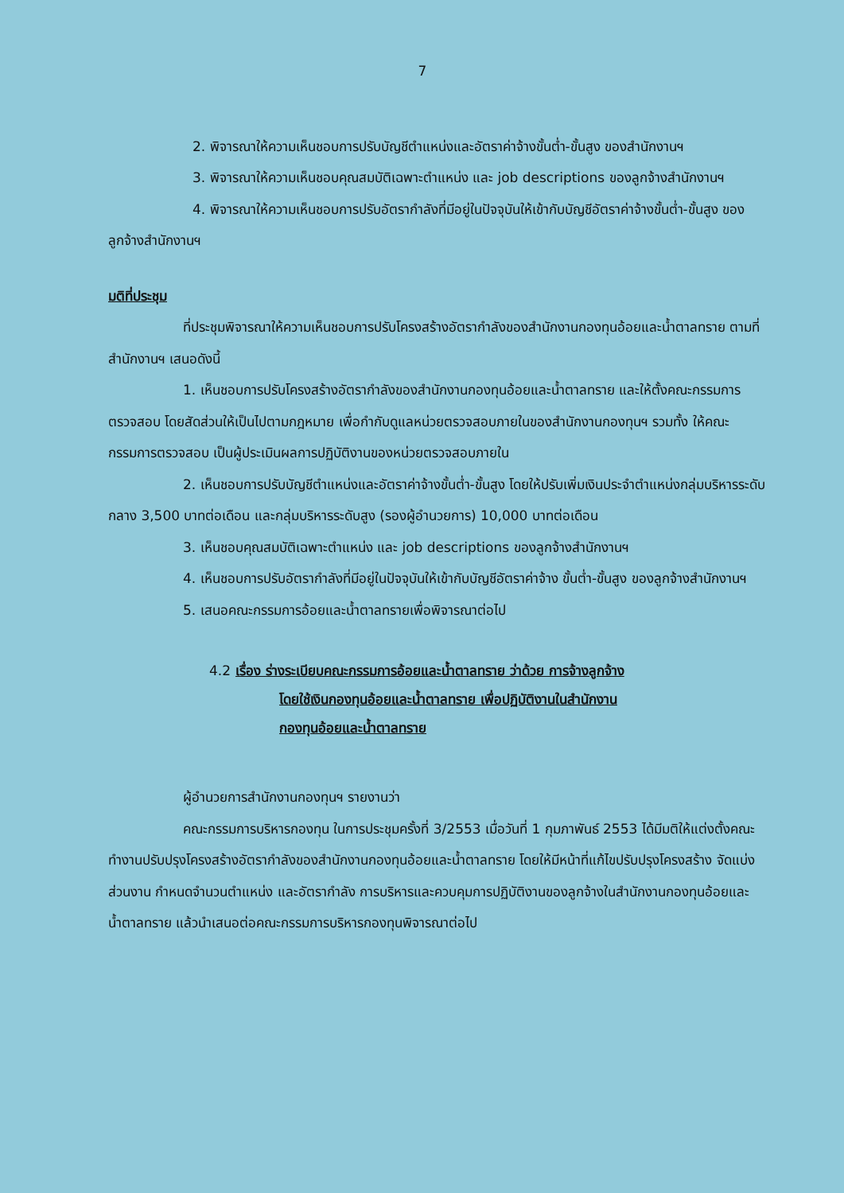7
2. พิจารณาให้ความเห็นชอบการปรับบัญชีตำแหน่งและอัตราค่าจ้างขั้นต่ำ-ขั้นสูง ของสำนักงานฯ
3. พิจารณาให้ความเห็นชอบคุณสมบัติเฉพาะตำแหน่ง และ job descriptions ของลูกจ้างสำนักงานฯ
4. พิจารณาให้ความเห็นชอบการปรับอัตรากำลังที่มีอยู่ในปัจจุบันให้เข้ากับบัญชีอัตราค่าจ้างขั้นต่ำ-ขั้นสูง ของลูกจ้างสำนักงานฯ
มติที่ประชุม
ที่ประชุมพิจารณาให้ความเห็นชอบการปรับโครงสร้างอัตรากำลังของสำนักงานกองทุนอ้อยและน้ำตาลทราย ตามที่สำนักงานฯ เสนอดังนี้
1. เห็นชอบการปรับโครงสร้างอัตรากำลังของสำนักงานกองทุนอ้อยและน้ำตาลทราย และให้ตั้งคณะกรรมการตรวจสอบ โดยสัดส่วนให้เป็นไปตามกฎหมาย เพื่อกำกับดูแลหน่วยตรวจสอบภายในของสำนักงานกองทุนฯ รวมทั้ง ให้คณะกรรมการตรวจสอบ เป็นผู้ประเมินผลการปฏิบัติงานของหน่วยตรวจสอบภายใน
2. เห็นชอบการปรับบัญชีตำแหน่งและอัตราค่าจ้างขั้นต่ำ-ขั้นสูง โดยให้ปรับเพิ่มเงินประจำตำแหน่งกลุ่มบริหารระดับกลาง 3,500 บาทต่อเดือน และกลุ่มบริหารระดับสูง (รองผู้อำนวยการ) 10,000 บาทต่อเดือน
3. เห็นชอบคุณสมบัติเฉพาะตำแหน่ง และ job descriptions ของลูกจ้างสำนักงานฯ
4. เห็นชอบการปรับอัตรากำลังที่มีอยู่ในปัจจุบันให้เข้ากับบัญชีอัตราค่าจ้าง ขั้นต่ำ-ขั้นสูง ของลูกจ้างสำนักงานฯ
5. เสนอคณะกรรมการอ้อยและน้ำตาลทรายเพื่อพิจารณาต่อไป
4.2 เรื่อง ร่างระเบียบคณะกรรมการอ้อยและน้ำตาลทราย ว่าด้วย การจ้างลูกจ้าง
โดยใช้เงินกองทุนอ้อยและน้ำตาลทราย เพื่อปฏิบัติงานในสำนักงาน
กองทุนอ้อยและน้ำตาลทราย
ผู้อำนวยการสำนักงานกองทุนฯ รายงานว่า
คณะกรรมการบริหารกองทุน ในการประชุมครั้งที่ 3/2553 เมื่อวันที่ 1 กุมภาพันธ์ 2553 ได้มีมติให้แต่งตั้งคณะทำงานปรับปรุงโครงสร้างอัตรากำลังของสำนักงานกองทุนอ้อยและน้ำตาลทราย โดยให้มีหน้าที่แก้ไขปรับปรุงโครงสร้าง จัดแบ่งส่วนงาน กำหนดจำนวนตำแหน่ง และอัตรากำลัง การบริหารและควบคุมการปฏิบัติงานของลูกจ้างในสำนักงานกองทุนอ้อยและน้ำตาลทราย แล้วนำเสนอต่อคณะกรรมการบริหารกองทุนพิจารณาต่อไป